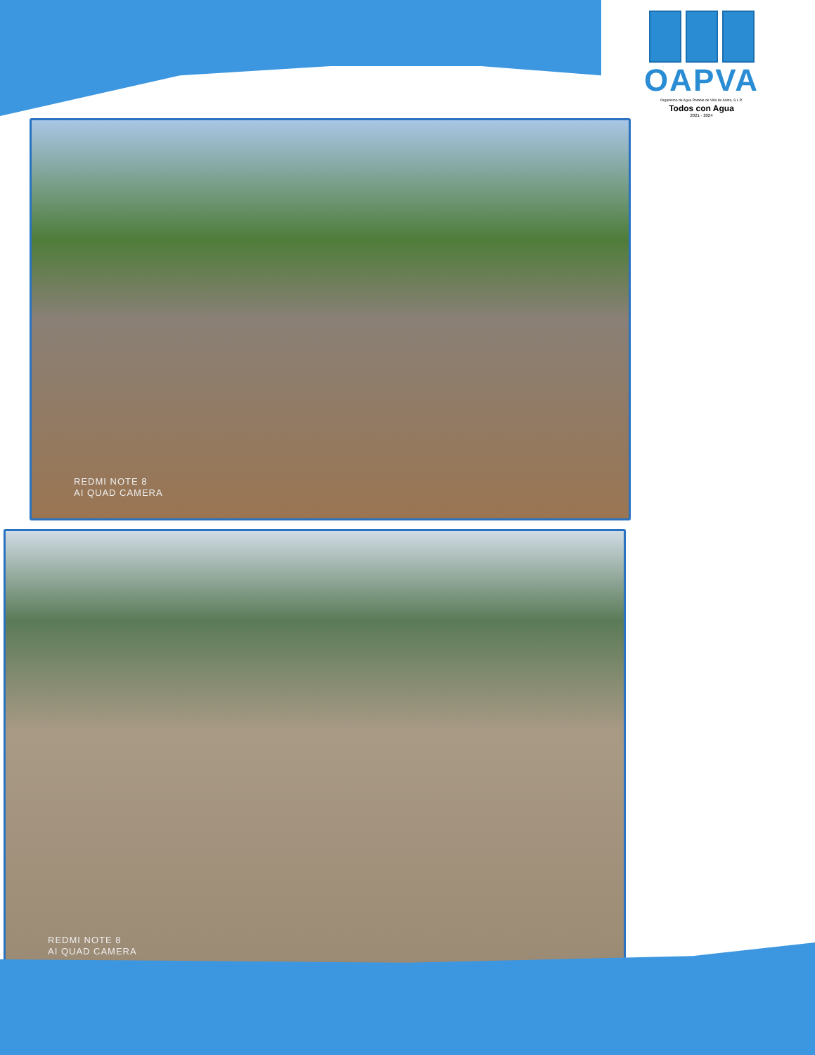OAPVA
Organismo de Agua Potable de Villa de Arista, S.L.P.
Todos con Agua
2021 - 2024
REDMI NOTE 8
AI QUAD CAMERA
REDMI NOTE 8
AI QUAD CAMERA